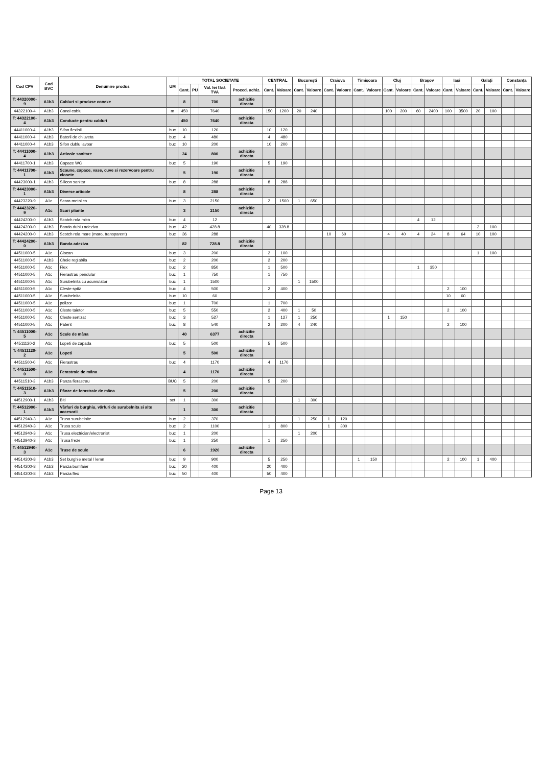| Cod CPV | Cod BVC | Denumire produs | UM | TOTAL SOCIETATE | | | | CENTRAL | | București | | Craiova | | Timișoara | | Cluj | | Brașov | | Iași | | Galați | | Constanța | |
| --- | --- | --- | --- | --- | --- | --- | --- | --- | --- | --- | --- | --- | --- | --- | --- | --- | --- | --- | --- | --- | --- | --- | --- | --- | --- |
| | | | | Cant. | PU | Val. lei fără TVA | Proced. achiz. | Cant. | Valoare | Cant. | Valoare | Cant. | Valoare | Cant. | Valoare | Cant. | Valoare | Cant. | Valoare | Cant. | Valoare | Cant. | Valoare | Cant. | Valoare |
| T: 44320000-9 | A1b3 | Cabluri si produse conexe | | 8 | | 700 | achizitie directa | | | | | | | | | | | | | | | | | | |
| 44322100-4 | A1b3 | Canal cablu | m | 450 | | 7640 | | 150 | 1200 | 20 | 240 | | | | | 100 | 200 | 60 | 2400 | 100 | 3500 | 20 | 100 | | |
| T: 44322100-4 | A1b3 | Conducte pentru cabluri | | 450 | | 7640 | achizitie directa | | | | | | | | | | | | | | | | | | |
| 44411000-4 | A1b3 | Sifon flexibil | buc | 10 | | 120 | | 10 | 120 | | | | | | | | | | | | | | | | |
| 44411000-4 | A1b3 | Baterii de chiuveta | buc | 4 | | 480 | | 4 | 480 | | | | | | | | | | | | | | | | |
| 44411000-4 | A1b3 | Sifon dublu lavoar | buc | 10 | | 200 | | 10 | 200 | | | | | | | | | | | | | | | | |
| T: 44411000-4 | A1b3 | Articole sanitare | | 24 | | 800 | achizitie directa | | | | | | | | | | | | | | | | | | |
| 44411700-1 | A1b3 | Capace WC | buc | 5 | | 190 | | 5 | 190 | | | | | | | | | | | | | | | | |
| T: 44411700-1 | A1b3 | Scaune, capace, vase, cuve si rezervoare pentru closete | | 5 | | 190 | achizitie directa | | | | | | | | | | | | | | | | | | |
| 44423000-1 | A1b3 | Silicon sanitar | buc | 8 | | 288 | | 8 | 288 | | | | | | | | | | | | | | | | |
| T: 44423000-1 | A1b3 | Diverse articole | | 8 | | 288 | achizitie directa | | | | | | | | | | | | | | | | | | |
| 44423220-9 | A1c | Scara metalica | buc | 3 | | 2150 | | 2 | 1500 | 1 | 650 | | | | | | | | | | | | | | |
| T: 44423220-9 | A1c | Scari pliante | | 3 | | 2150 | achizitie directa | | | | | | | | | | | | | | | | | | |
| 44424200-0 | A1b3 | Scotch rola mica | buc | 4 | | 12 | | | | | | | | | | | | 4 | 12 | | | | | | |
| 44424200-0 | A1b3 | Banda dublu adeziva | buc | 42 | | 428.8 | | 40 | 328.8 | | | | | | | | | | | | | 2 | 100 | | |
| 44424200-0 | A1b3 | Scotch rola mare (maro, transparent) | buc | 36 | | 288 | | | | | | 10 | 60 | | | 4 | 40 | 4 | 24 | 8 | 64 | 10 | 100 | | |
| T: 44424200-0 | A1b3 | Banda adeziva | | 82 | | 728.8 | achizitie directa | | | | | | | | | | | | | | | | | | |
| 44511000-5 | A1c | Ciocan | buc | 3 | | 200 | | 2 | 100 | | | | | | | | | | | | | 1 | 100 | | |
| 44511000-5 | A1b3 | Cheie reglabila | buc | 2 | | 200 | | 2 | 200 | | | | | | | | | | | | | | | | |
| 44511000-5 | A1c | Flex | buc | 2 | | 850 | | 1 | 500 | | | | | | | | | 1 | 350 | | | | | | |
| 44511000-5 | A1c | Fierastrau pendular | buc | 1 | | 750 | | 1 | 750 | | | | | | | | | | | | | | | | |
| 44511000-5 | A1c | Surubelnita cu acumulator | buc | 1 | | 1500 | | | | 1 | 1500 | | | | | | | | | | | | | | |
| 44511000-5 | A1c | Cleste spitz | buc | 4 | | 500 | | 2 | 400 | | | | | | | | | | | 2 | 100 | | | | |
| 44511000-5 | A1c | Surubelnita | buc | 10 | | 60 | | | | | | | | | | | | | | 10 | 60 | | | | |
| 44511000-5 | A1c | polizor | buc | 1 | | 700 | | 1 | 700 | | | | | | | | | | | | | | | | |
| 44511000-5 | A1c | Cleste taietor | buc | 5 | | 550 | | 2 | 400 | 1 | 50 | | | | | | | | | 2 | 100 | | | | |
| 44511000-5 | A1c | Cleste sertizat | buc | 3 | | 527 | | 1 | 127 | 1 | 250 | | | | | 1 | 150 | | | | | | | | |
| 44511000-5 | A1c | Patent | buc | 8 | | 540 | | 2 | 200 | 4 | 240 | | | | | | | | | 2 | 100 | | | | |
| T: 44511000-5 | A1c | Scule de mâna | | 40 | | 6377 | achizitie directa | | | | | | | | | | | | | | | | | | |
| 44511120-2 | A1c | Lopeti de zapada | buc | 5 | | 500 | | 5 | 500 | | | | | | | | | | | | | | | | |
| T: 44511120-2 | A1c | Lopeti | | 5 | | 500 | achizitie directa | | | | | | | | | | | | | | | | | | |
| 44511500-0 | A1c | Fierastrau | buc | 4 | | 1170 | | 4 | 1170 | | | | | | | | | | | | | | | | |
| T: 44511500-0 | A1c | Ferastraie de mâna | | 4 | | 1170 | achizitie directa | | | | | | | | | | | | | | | | | | |
| 44511510-3 | A1b3 | Panza fierastrau | BUC | 5 | | 200 | | 5 | 200 | | | | | | | | | | | | | | | | |
| T: 44511510-3 | A1b3 | Pânze de ferastraie de mâna | | 5 | | 200 | achizitie directa | | | | | | | | | | | | | | | | | | |
| 44512900-1 | A1b3 | Biti | set | 1 | | 300 | | | | 1 | 300 | | | | | | | | | | | | | | |
| T: 44512900-1 | A1b3 | Vârfuri de burghiu, vârfuri de surubelnita si alte accesorii | | 1 | | 300 | achizitie directa | | | | | | | | | | | | | | | | | | |
| 44512940-3 | A1c | Trusa surubelnite | buc | 2 | | 370 | | | | 1 | 250 | 1 | 120 | | | | | | | | | | | | |
| 44512940-3 | A1c | Trusa scule | buc | 2 | | 1100 | | 1 | 800 | | | 1 | 300 | | | | | | | | | | | | |
| 44512940-3 | A1c | Trusa electrician/electronist | buc | 1 | | 200 | | | | 1 | 200 | | | | | | | | | | | | | | |
| 44512940-3 | A1c | Trusa freze | buc | 1 | | 250 | | 1 | 250 | | | | | | | | | | | | | | | | |
| T: 44512940-3 | A1c | Truse de scule | | 6 | | 1920 | achizitie directa | | | | | | | | | | | | | | | | | | |
| 44514200-8 | A1b3 | Set burghie metal / lemn | buc | 9 | | 900 | | 5 | 250 | | | | | 1 | 150 | | | | | 2 | 100 | 1 | 400 | | |
| 44514200-8 | A1b3 | Panza bomfaier | buc | 20 | | 400 | | 20 | 400 | | | | | | | | | | | | | | | | |
| 44514200-8 | A1b3 | Panza flex | buc | 50 | | 400 | | 50 | 400 | | | | | | | | | | | | | | | | |
Page 13